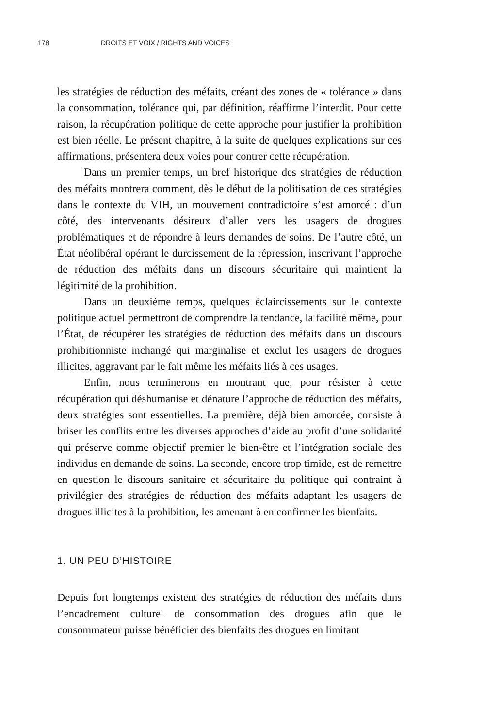178 DROITS ET VOIX / RIGHTS AND VOICES
les stratégies de réduction des méfaits, créant des zones de « tolérance » dans la consommation, tolérance qui, par définition, réaffirme l’interdit. Pour cette raison, la récupération politique de cette approche pour justifier la prohibition est bien réelle. Le présent chapitre, à la suite de quelques explications sur ces affirmations, présentera deux voies pour contrer cette récupération.
Dans un premier temps, un bref historique des stratégies de réduction des méfaits montrera comment, dès le début de la politisation de ces stratégies dans le contexte du VIH, un mouvement contradictoire s’est amorcé : d’un côté, des intervenants désireux d’aller vers les usagers de drogues problématiques et de répondre à leurs demandes de soins. De l’autre côté, un État néolibéral opérant le durcissement de la répression, inscrivant l’approche de réduction des méfaits dans un discours sécuritaire qui maintient la légitimité de la prohibition.
Dans un deuxième temps, quelques éclaircissements sur le contexte politique actuel permettront de comprendre la tendance, la facilité même, pour l’État, de récupérer les stratégies de réduction des méfaits dans un discours prohibitionniste inchangé qui marginalise et exclut les usagers de drogues illicites, aggravant par le fait même les méfaits liés à ces usages.
Enfin, nous terminerons en montrant que, pour résister à cette récupération qui déshumanise et dénature l’approche de réduction des méfaits, deux stratégies sont essentielles. La première, déjà bien amorcée, consiste à briser les conflits entre les diverses approches d’aide au profit d’une solidarité qui préserve comme objectif premier le bien-être et l’intégration sociale des individus en demande de soins. La seconde, encore trop timide, est de remettre en question le discours sanitaire et sécuritaire du politique qui contraint à privilégier des stratégies de réduction des méfaits adaptant les usagers de drogues illicites à la prohibition, les amenant à en confirmer les bienfaits.
1. UN PEU D’HISTOIRE
Depuis fort longtemps existent des stratégies de réduction des méfaits dans l’encadrement culturel de consommation des drogues afin que le consommateur puisse bénéficier des bienfaits des drogues en limitant